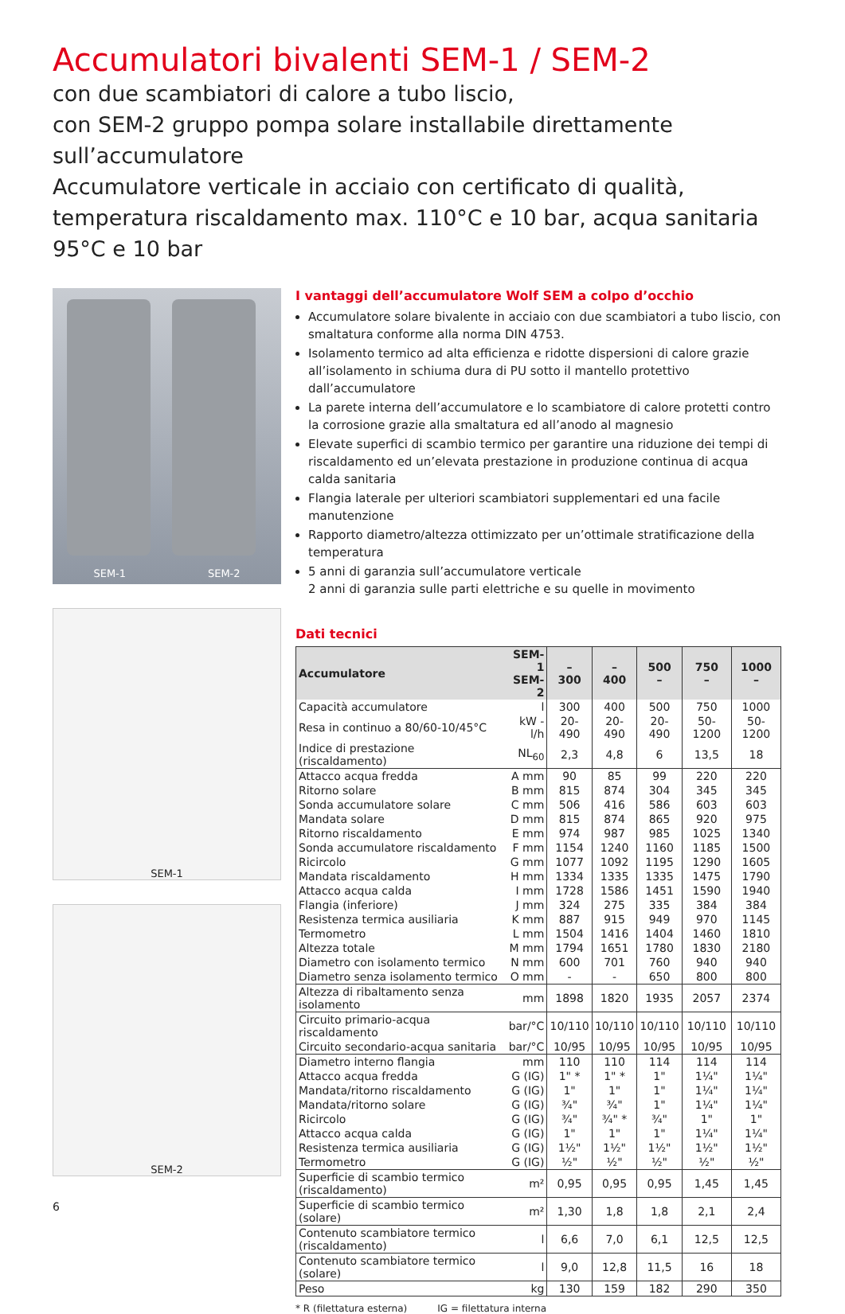Accumulatori bivalenti SEM-1 / SEM-2
con due scambiatori di calore a tubo liscio,
con SEM-2 gruppo pompa solare installabile direttamente sull’accumulatore
Accumulatore verticale in acciaio con certificato di qualità,
temperatura riscaldamento max. 110°C e 10 bar, acqua sanitaria 95°C e 10 bar
SEM-1 SEM-2
SEM-1
SEM-2
6
I vantaggi dell’accumulatore Wolf SEM a colpo d’occhio
Accumulatore solare bivalente in acciaio con due scambiatori a tubo liscio, con smaltatura conforme alla norma DIN 4753.
Isolamento termico ad alta efficienza e ridotte dispersioni di calore grazie all’isolamento in schiuma dura di PU sotto il mantello protettivo dall’accumulatore
La parete interna dell’accumulatore e lo scambiatore di calore protetti contro la corrosione grazie alla smaltatura ed all’anodo al magnesio
Elevate superfici di scambio termico per garantire una riduzione dei tempi di riscaldamento ed un’elevata prestazione in produzione continua di acqua calda sanitaria
Flangia laterale per ulteriori scambiatori supplementari ed una facile manutenzione
Rapporto diametro/altezza ottimizzato per un’ottimale stratificazione della temperatura
5 anni di garanzia sull’accumulatore verticale
2 anni di garanzia sulle parti elettriche e su quelle in movimento
Dati tecnici
| Accumulatore | SEM-1 SEM-2 | – 300 | – 400 | 500 – | 750 – | 1000 – |
| --- | --- | --- | --- | --- | --- | --- |
| Capacità accumulatore | l | 300 | 400 | 500 | 750 | 1000 |
| Resa in continuo a 80/60-10/45°C | kW - l/h | 20-490 | 20-490 | 20-490 | 50-1200 | 50-1200 |
| Indice di prestazione (riscaldamento) | NL<sub>60</sub> | 2,3 | 4,8 | 6 | 13,5 | 18 |
| Attacco acqua fredda | A mm | 90 | 85 | 99 | 220 | 220 |
| Ritorno solare | B mm | 815 | 874 | 304 | 345 | 345 |
| Sonda accumulatore solare | C mm | 506 | 416 | 586 | 603 | 603 |
| Mandata solare | D mm | 815 | 874 | 865 | 920 | 975 |
| Ritorno riscaldamento | E mm | 974 | 987 | 985 | 1025 | 1340 |
| Sonda accumulatore riscaldamento | F mm | 1154 | 1240 | 1160 | 1185 | 1500 |
| Ricircolo | G mm | 1077 | 1092 | 1195 | 1290 | 1605 |
| Mandata riscaldamento | H mm | 1334 | 1335 | 1335 | 1475 | 1790 |
| Attacco acqua calda | I mm | 1728 | 1586 | 1451 | 1590 | 1940 |
| Flangia (inferiore) | J mm | 324 | 275 | 335 | 384 | 384 |
| Resistenza termica ausiliaria | K mm | 887 | 915 | 949 | 970 | 1145 |
| Termometro | L mm | 1504 | 1416 | 1404 | 1460 | 1810 |
| Altezza totale | M mm | 1794 | 1651 | 1780 | 1830 | 2180 |
| Diametro con isolamento termico | N mm | 600 | 701 | 760 | 940 | 940 |
| Diametro senza isolamento termico | O mm | - | - | 650 | 800 | 800 |
| Altezza di ribaltamento senza isolamento | mm | 1898 | 1820 | 1935 | 2057 | 2374 |
| Circuito primario-acqua riscaldamento | bar/°C | 10/110 | 10/110 | 10/110 | 10/110 | 10/110 |
| Circuito secondario-acqua sanitaria | bar/°C | 10/95 | 10/95 | 10/95 | 10/95 | 10/95 |
| Diametro interno flangia | mm | 110 | 110 | 114 | 114 | 114 |
| Attacco acqua fredda | G (IG) | 1" * | 1" * | 1" | 1¼" | 1¼" |
| Mandata/ritorno riscaldamento | G (IG) | 1" | 1" | 1" | 1¼" | 1¼" |
| Mandata/ritorno solare | G (IG) | ¾" | ¾" | 1" | 1¼" | 1¼" |
| Ricircolo | G (IG) | ¾" | ¾" * | ¾" | 1" | 1" |
| Attacco acqua calda | G (IG) | 1" | 1" | 1" | 1¼" | 1¼" |
| Resistenza termica ausiliaria | G (IG) | 1½" | 1½" | 1½" | 1½" | 1½" |
| Termometro | G (IG) | ½" | ½" | ½" | ½" | ½" |
| Superficie di scambio termico (riscaldamento) | m² | 0,95 | 0,95 | 0,95 | 1,45 | 1,45 |
| Superficie di scambio termico (solare) | m² | 1,30 | 1,8 | 1,8 | 2,1 | 2,4 |
| Contenuto scambiatore termico (riscaldamento) | l | 6,6 | 7,0 | 6,1 | 12,5 | 12,5 |
| Contenuto scambiatore termico (solare) | l | 9,0 | 12,8 | 11,5 | 16 | 18 |
| Peso | kg | 130 | 159 | 182 | 290 | 350 |
* R (filettatura esterna) IG = filettatura interna